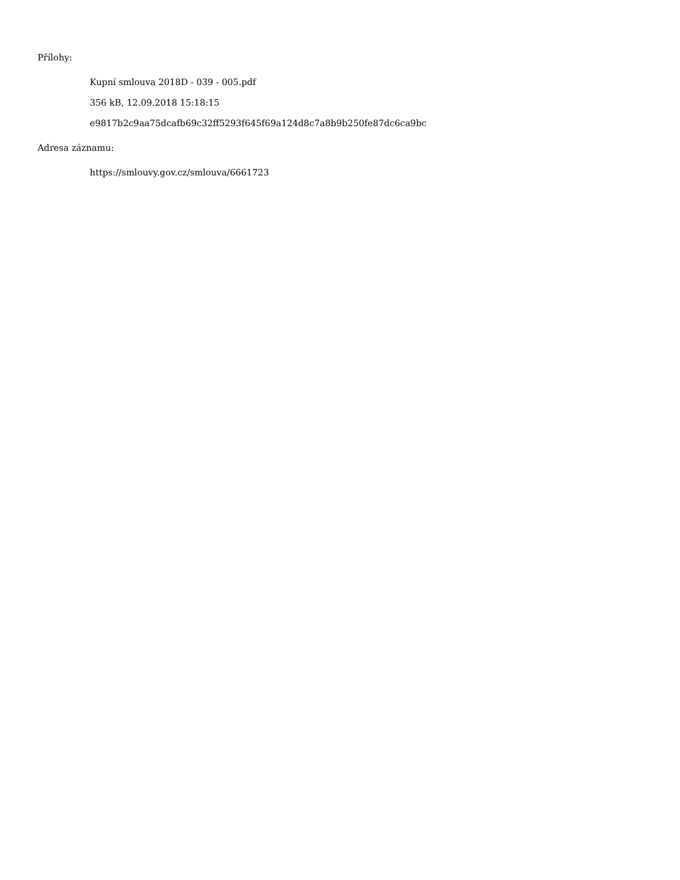Přílohy:
Kupní smlouva 2018D - 039 - 005.pdf
356 kB, 12.09.2018 15:18:15
e9817b2c9aa75dcafb69c32ff5293f645f69a124d8c7a8b9b250fe87dc6ca9bc
Adresa záznamu:
https://smlouvy.gov.cz/smlouva/6661723